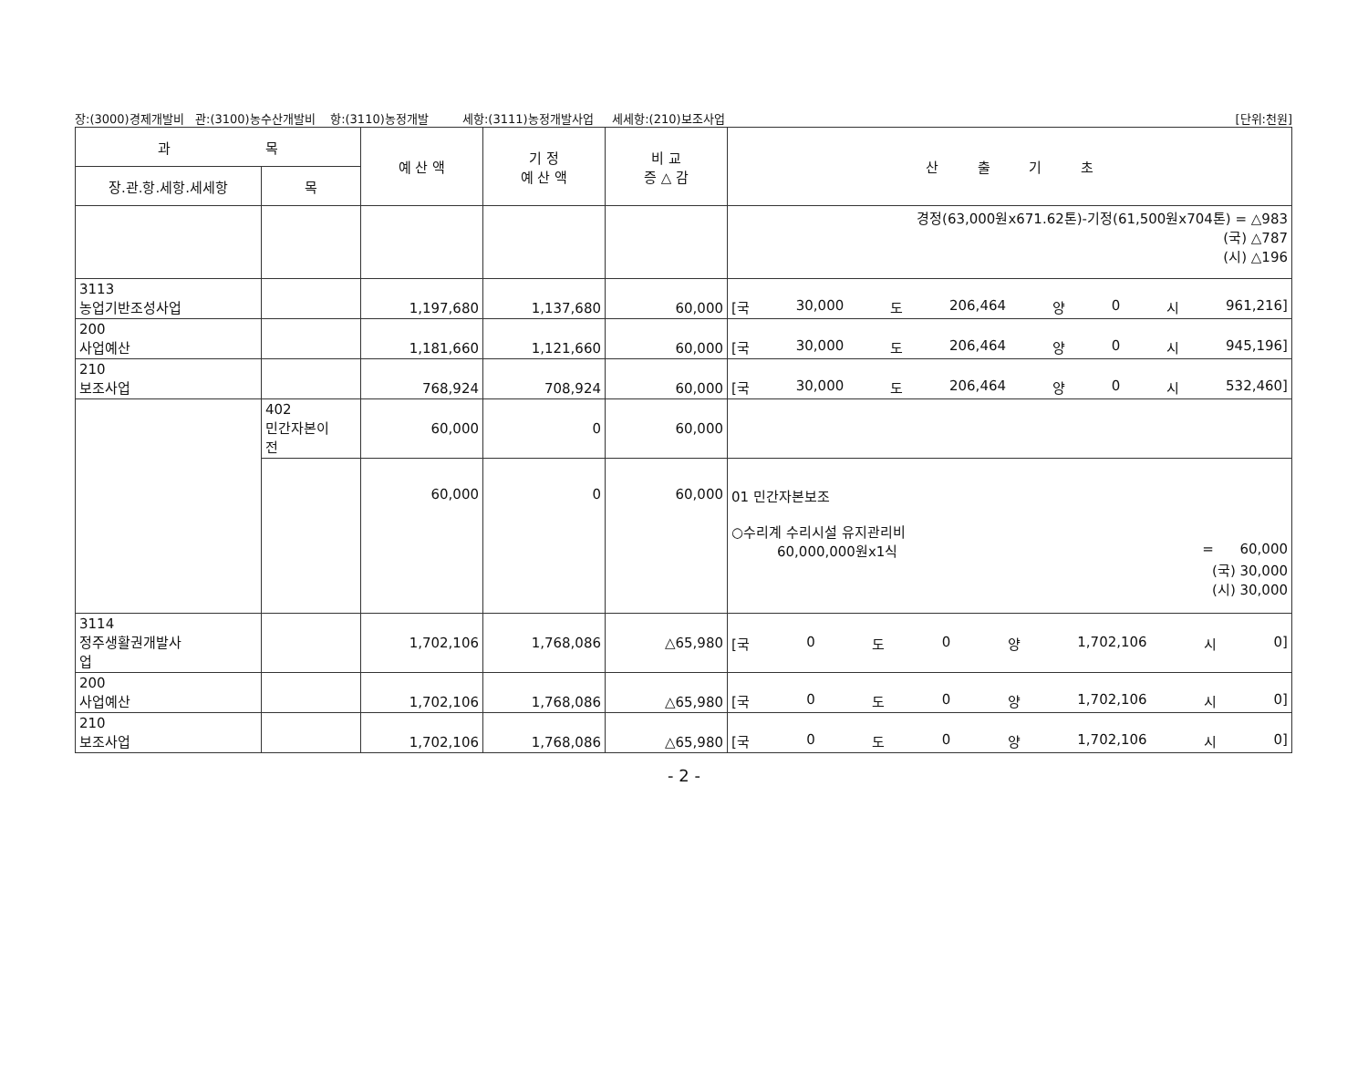장:(3000)경제개발비 관:(3100)농수산개발비 항:(3110)농정개발 세항:(3111)농정개발사업 세세항:(210)보조사업 [단위:천원]
| 과 목 | | 예 산 액 | 기 정 예 산 액 | 비 교 증 △ 감 | 산 출 기 초 |
| --- | --- | --- | --- | --- | --- |
| 장.관.항.세항.세세항 | 목 | | | | |
| | | | | | 경정(63,000원x671.62톤)-기정(61,500원x704톤) = △983 (국) △787 (시) △196 |
| 3113 농업기반조성사업 | | 1,197,680 | 1,137,680 | 60,000 | [국 30,000 도 206,464 양 0 시 961,216] |
| 200 사업예산 | | 1,181,660 | 1,121,660 | 60,000 | [국 30,000 도 206,464 양 0 시 945,196] |
| 210 보조사업 | | 768,924 | 708,924 | 60,000 | [국 30,000 도 206,464 양 0 시 532,460] |
| | 402 민간자본이 전 | 60,000 | 0 | 60,000 | |
| | | 60,000 | 0 | 60,000 | 01 민간자본보조 ○수리계 수리시설 유지관리비 60,000,000원x1식 = 60,000 (국) 30,000 (시) 30,000 |
| 3114 정주생활권개발사 업 | | 1,702,106 | 1,768,086 | △65,980 | [국 0 도 0 양 1,702,106 시 0] |
| 200 사업예산 | | 1,702,106 | 1,768,086 | △65,980 | [국 0 도 0 양 1,702,106 시 0] |
| 210 보조사업 | | 1,702,106 | 1,768,086 | △65,980 | [국 0 도 0 양 1,702,106 시 0] |
- 2 -